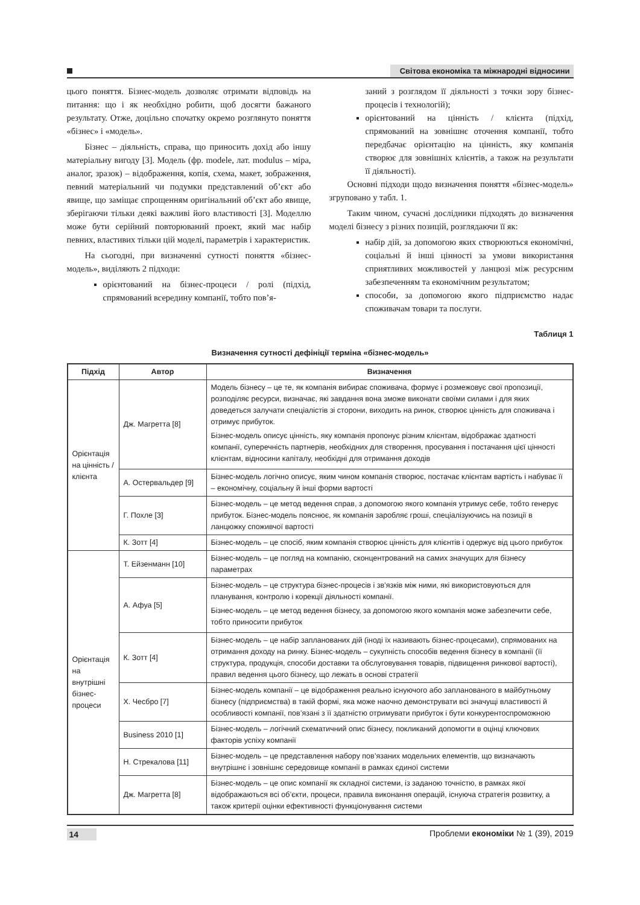Світова економіка та міжнародні відносини
цього поняття. Бізнес-модель дозволяє отримати відповідь на питання: що і як необхідно робити, щоб досягти бажаного результату. Отже, доцільно спочатку окремо розглянуто поняття «бізнес» і «модель».
Бізнес – діяльність, справа, що приносить дохід або іншу матеріальну вигоду [3]. Модель (фр. modele, лат. modulus – міра, аналог, зразок) – відображення, копія, схема, макет, зображення, певний матеріальний чи подумки представлений об’єкт або явище, що заміщає спрощенням оригінальний об’єкт або явище, зберігаючи тільки деякі важливі його властивості [3]. Моделлю може бути серійний повторюваний проект, який має набір певних, властивих тільки цій моделі, параметрів і характеристик.
На сьогодні, при визначенні сутності поняття «бізнес-модель», виділяють 2 підходи:
орієнтований на бізнес-процеси / ролі (підхід, спрямований всередину компанії, тобто пов’я-
заний з розглядом її діяльності з точки зору бізнес-процесів і технологій);
орієнтований на цінність / клієнта (підхід, спрямований на зовнішнє оточення компанії, тобто передбачає орієнтацію на цінність, яку компанія створює для зовнішніх клієнтів, а також на результати її діяльності).
Основні підходи щодо визначення поняття «бізнес-модель» згруповано у табл. 1.
Таким чином, сучасні дослідники підходять до визначення моделі бізнесу з різних позицій, розглядаючи її як:
набір дій, за допомогою яких створюються економічні, соціальні й інші цінності за умови використання сприятливих можливостей у ланцюзі між ресурсним забезпеченням та економічним результатом;
способи, за допомогою якого підприємство надає споживачам товари та послуги.
Таблиця 1
Визначення сутності дефініції терміна «бізнес-модель»
| Підхід | Автор | Визначення |
| --- | --- | --- |
| Орієнтація на цінність / клієнта | Дж. Магретта [8] | Модель бізнесу – це те, як компанія вибирає споживача, формує і розмежовує свої пропозиції, розподіляє ресурси, визначає, які завдання вона зможе виконати своїми силами і для яких доведеться залучати спеціалістів зі сторони, виходить на ринок, створює цінність для споживача і отримує прибуток. Бізнес-модель описує цінність, яку компанія пропонує різним клієнтам, відображає здатності компанії, суперечність партнерів, необхідних для створення, просування і постачання цієї цінності клієнтам, відносини капіталу, необхідні для отримання доходів |
| | А. Остервальдер [9] | Бізнес-модель логічно описує, яким чином компанія створює, постачає клієнтам вартість і набуває її – економічну, соціальну й інші форми вартості |
| | Г. Похле [3] | Бізнес-модель – це метод ведення справ, з допомогою якого компанія утримує себе, тобто генерує прибуток. Бізнес-модель пояснює, як компанія заробляє гроші, спеціалізуючись на позиції в ланцюжку споживчої вартості |
| | К. Зотт [4] | Бізнес-модель – це спосіб, яким компанія створює цінність для клієнтів і одержує від цього прибуток |
| Орієнтація на внутрішні бізнес-процеси | Т. Ейзенманн [10] | Бізнес-модель – це погляд на компанію, сконцентрований на самих значущих для бізнесу параметрах |
| | А. Афуа [5] | Бізнес-модель – це структура бізнес-процесів і зв’язків між ними, які використовуються для планування, контролю і корекції діяльності компанії. Бізнес-модель – це метод ведення бізнесу, за допомогою якого компанія може забезпечити себе, тобто приносити прибуток |
| | К. Зотт [4] | Бізнес-модель – це набір запланованих дій (іноді їх називають бізнес-процесами), спрямованих на отримання доходу на ринку. Бізнес-модель – сукупність способів ведення бізнесу в компанії (її структура, продукція, способи доставки та обслуговування товарів, підвищення ринкової вартості), правил ведення цього бізнесу, що лежать в основі стратегії |
| | Х. Чесбро [7] | Бізнес-модель компанії – це відображення реально існуючого або запланованого в майбутньому бізнесу (підприємства) в такій формі, яка може наочно демонструвати всі значущі властивості й особливості компанії, пов’язані з її здатністю отримувати прибуток і бути конкурентоспроможною |
| | Business 2010 [1] | Бізнес-модель – логічний схематичний опис бізнесу, покликаний допомогти в оцінці ключових факторів успіху компанії |
| | Н. Стрекалова [11] | Бізнес-модель – це представлення набору пов’язаних модельних елементів, що визначають внутрішнє і зовнішнє середовище компанії в рамках єдиної системи |
| | Дж. Магретта [8] | Бізнес-модель – це опис компанії як складної системи, із заданою точністю, в рамках якої відображаються всі об’єкти, процеси, правила виконання операцій, існуюча стратегія розвитку, а також критерії оцінки ефективності функціонування системи |
14 Проблеми економіки № 1 (39), 2019